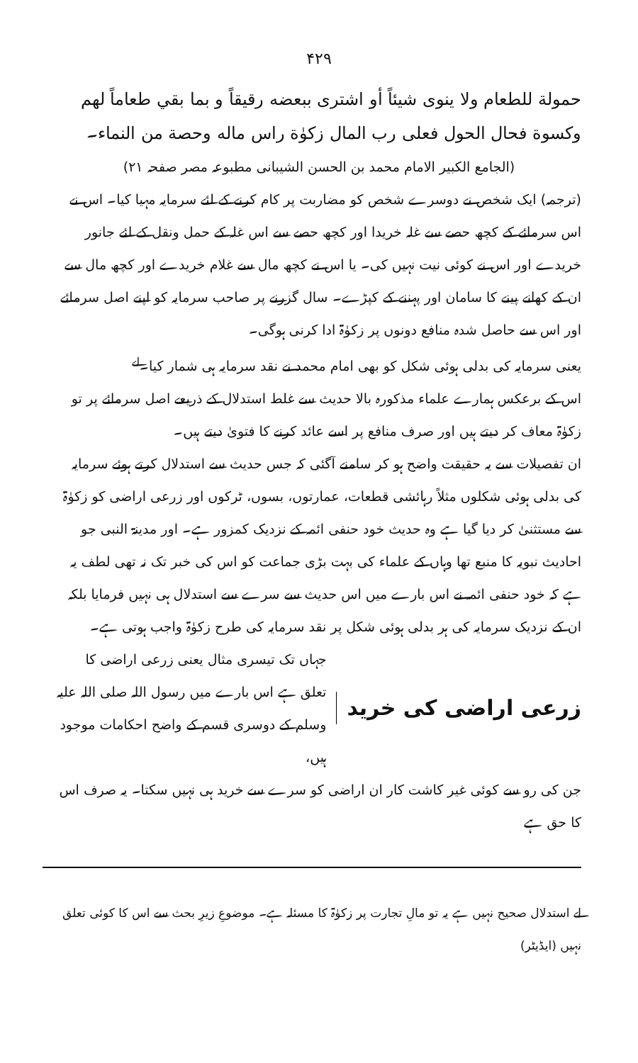۴۲۹
حمولة للطعام ولا ينوى شيئاً أو اشترى ببعضه رقيقاً و بما بقي طعاماً لهم وكسوة فحال الحول فعلى رب المال زكوٰة راس ماله وحصة من النماء۔
(الجامع الکبیر الامام محمد بن الحسن الشیبانی مطبوعہ مصر صفحہ ۲۱)
(ترجمہ) ایک شخص نے دوسرے شخص کو مضاربت پر کام کرنے کے لئے سرمایہ مہیا کیا۔ اس نے اس سرمائے کے کچھ حصے سے غلہ خریدا اور کچھ حصے سے اس غلہ کے حمل ونقل کے لئے جانور خریدے اور اس نے کوئی نیت نہیں کی۔ یا اس نے کچھ مال سے غلام خریدے اور کچھ مال سے ان کے کھانے پینے کا سامان اور پہننے کے کپڑے۔ سال گزرنے پر صاحب سرمایہ کو اپنے اصل سرمائے اور اس سے حاصل شدہ منافع دونوں پر زکوٰۃ ادا کرنی ہوگی۔
یعنی سرمایہ کی بدلی ہوئی شکل کو بھی امام محمد نے نقد سرمایہ ہی شمار کیا۔<sup>لے</sup>
اس کے برعکس ہمارے علماء مذکورہ بالا حدیث سے غلط استدلال کے ذریعے اصل سرمائے پر تو زکوٰۃ معاف کر دیتے ہیں اور صرف منافع پر اسے عائد کرنے کا فتویٰ دیتے ہیں۔
ان تفصیلات سے یہ حقیقت واضح ہو کر سامنے آگئی کہ جس حدیث سے استدلال کرتے ہوئے سرمایہ کی بدلی ہوئی شکلوں مثلاً رہائشی قطعات، عمارتوں، بسوں، ٹرکوں اور زرعی اراضی کو زکوٰۃ سے مستثنیٰ کر دیا گیا ہے وہ حدیث خود حنفی ائمہ کے نزدیک کمزور ہے۔ اور مدینۃ النبی جو احادیث نبویہ کا منبع تھا وہاں کے علماء کی بہت بڑی جماعت کو اس کی خبر تک نہ تھی لطف یہ ہے کہ خود حنفی ائمہ نے اس بارے میں اس حدیث سے سرے سے استدلال ہی نہیں فرمایا بلکہ ان کے نزدیک سرمایہ کی ہر بدلی ہوئی شکل پر نقد سرمایہ کی طرح زکوٰۃ واجب ہوتی ہے۔
زرعی اراضی کی خرید
جہاں تک تیسری مثال یعنی زرعی اراضی کا تعلق ہے اس بارے میں رسول اللہ صلی اللہ علیہ وسلم کے دوسری قسم کے واضح احکامات موجود ہیں،
جن کی رو سے کوئی غیر کاشت کار ان اراضی کو سرے سے خرید ہی نہیں سکتا۔ یہ صرف اس کا حق ہے
لے استدلال صحیح نہیں ہے یہ تو مالِ تجارت پر زکوٰۃ کا مسئلہ ہے۔ موضوعِ زیرِ بحث سے اس کا کوئی تعلق نہیں (ایڈیٹر)